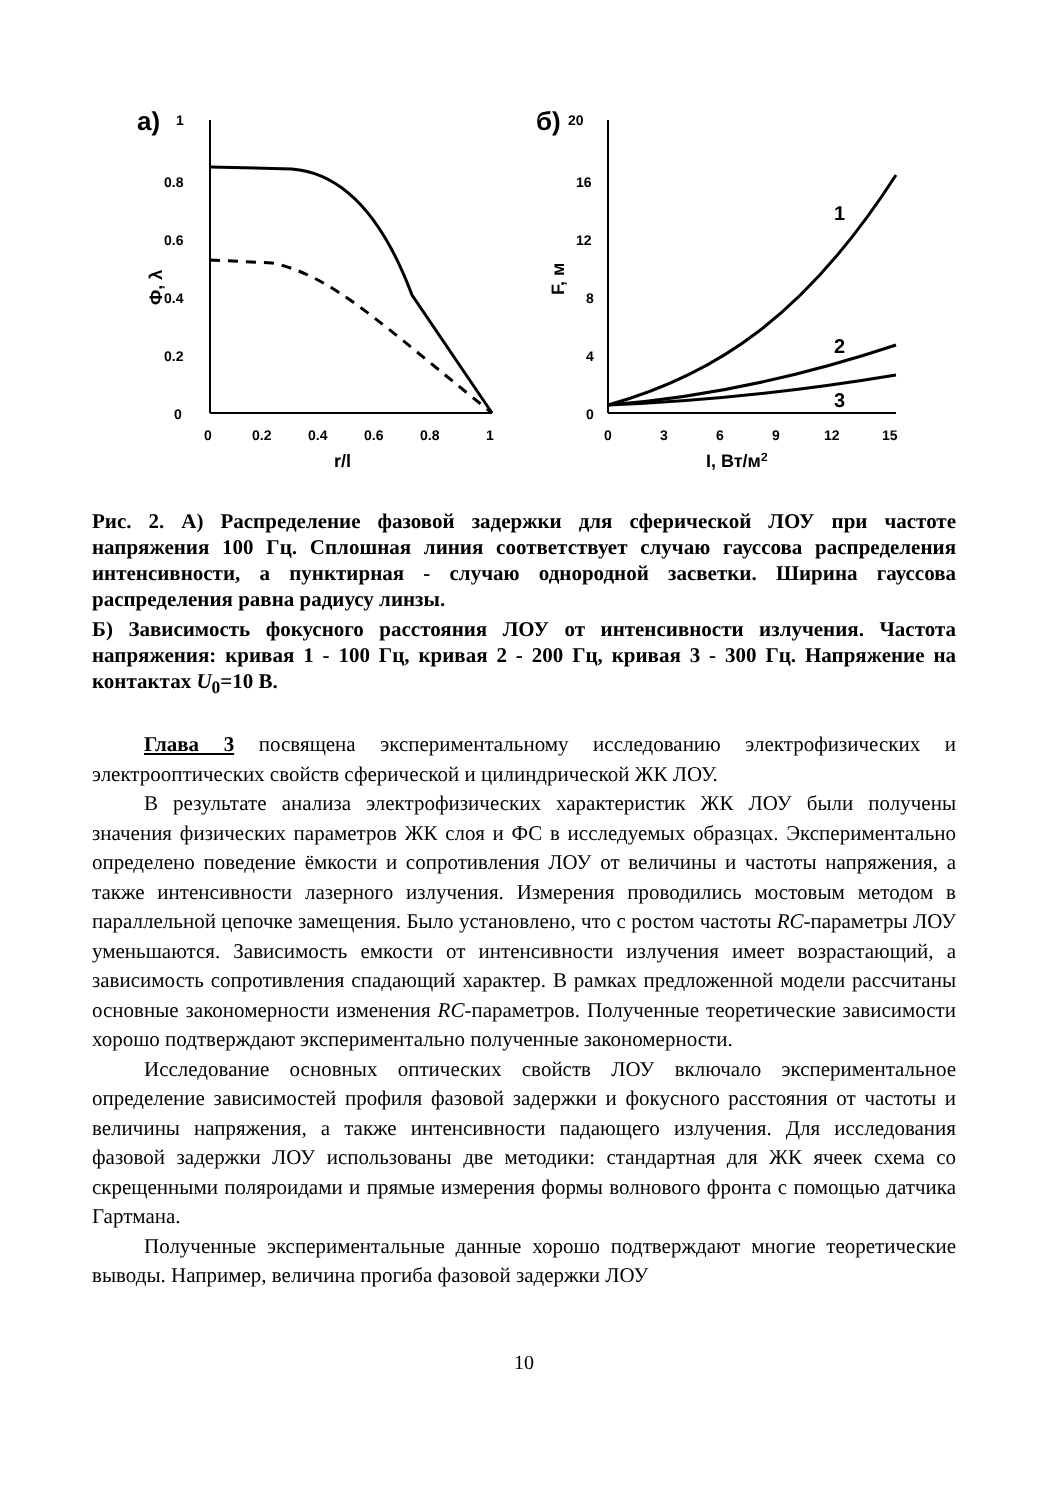а)
1
0.8
0.6
0.4
0.2
0
Ф, λ
0
0.2
0.4
0.6
0.8
1
r/l
б)
20
16
12
8
4
0
F, м
1
2
3
0
3
6
9
12
15
I, Вт/м2
Рис. 2. А) Распределение фазовой задержки для сферической ЛОУ при частоте напряжения 100 Гц. Сплошная линия соответствует случаю гауссова распределения интенсивности, а пунктирная - случаю однородной засветки. Ширина гауссова распределения равна радиусу линзы.
Б) Зависимость фокусного расстояния ЛОУ от интенсивности излучения. Частота напряжения: кривая 1 - 100 Гц, кривая 2 - 200 Гц, кривая 3 - 300 Гц. Напряжение на контактах U<sub>0</sub>=10 В.
Глава 3 посвящена экспериментальному исследованию электрофизических и электрооптических свойств сферической и цилиндрической ЖК ЛОУ.
В результате анализа электрофизических характеристик ЖК ЛОУ были получены значения физических параметров ЖК слоя и ФС в исследуемых образцах. Экспериментально определено поведение ёмкости и сопротивления ЛОУ от величины и частоты напряжения, а также интенсивности лазерного излучения. Измерения проводились мостовым методом в параллельной цепочке замещения. Было установлено, что с ростом частоты RC-параметры ЛОУ уменьшаются. Зависимость емкости от интенсивности излучения имеет возрастающий, а зависимость сопротивления спадающий характер. В рамках предложенной модели рассчитаны основные закономерности изменения RC-параметров. Полученные теоретические зависимости хорошо подтверждают экспериментально полученные закономерности.
Исследование основных оптических свойств ЛОУ включало экспериментальное определение зависимостей профиля фазовой задержки и фокусного расстояния от частоты и величины напряжения, а также интенсивности падающего излучения. Для исследования фазовой задержки ЛОУ использованы две методики: стандартная для ЖК ячеек схема со скрещенными поляроидами и прямые измерения формы волнового фронта с помощью датчика Гартмана.
Полученные экспериментальные данные хорошо подтверждают многие теоретические выводы. Например, величина прогиба фазовой задержки ЛОУ
10